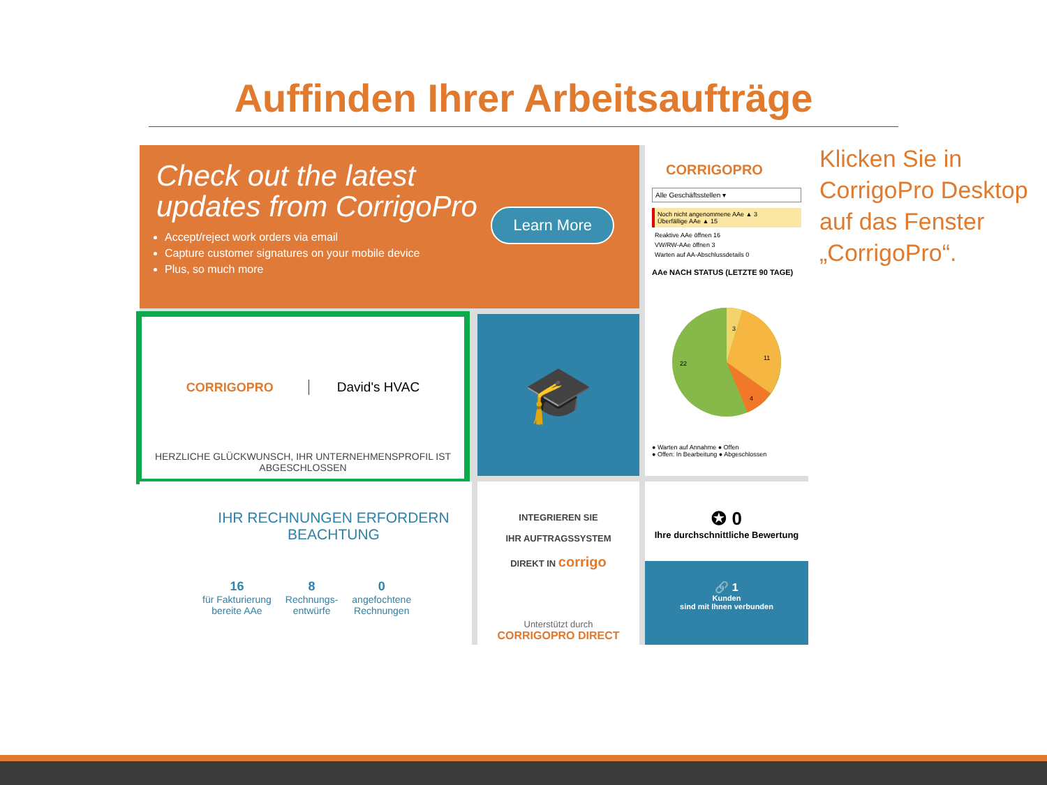Auffinden Ihrer Arbeitsaufträge
Check out the latest
updates from CorrigoPro
Accept/reject work orders via email
Capture customer signatures on your mobile device
Plus, so much more
Learn More
CORRIGOPRO
Alle Geschäftsstellen ▾
Noch nicht angenommene AAe ▲ 3
Überfällige AAe ▲ 15
Reaktive AAe öffnen 16
VW/RW-AAe öffnen 3
Warten auf AA-Abschlussdetails 0
AAe NACH STATUS (LETZTE 90 TAGE)
3
11
22
4
● Warten auf Annahme ● Offen
● Offen: In Bearbeitung ● Abgeschlossen
CORRIGOPRO David's HVAC
HERZLICHE GLÜCKWUNSCH, IHR UNTERNEHMENSPROFIL IST ABGESCHLOSSEN
🎓
IHR RECHNUNGEN ERFORDERN
BEACHTUNG
16
für Fakturierung
bereite AAe
8
Rechnungs-
entwürfe
0
angefochtene
Rechnungen
INTEGRIEREN SIE
IHR AUFTRAGSSYSTEM
DIREKT IN corrigo
Unterstützt durch
CORRIGOPRO DIRECT
✪ 0
Ihre durchschnittliche Bewertung
🔗 1
Kunden
sind mit Ihnen verbunden
Klicken Sie in CorrigoPro Desktop auf das Fenster „CorrigoPro“.